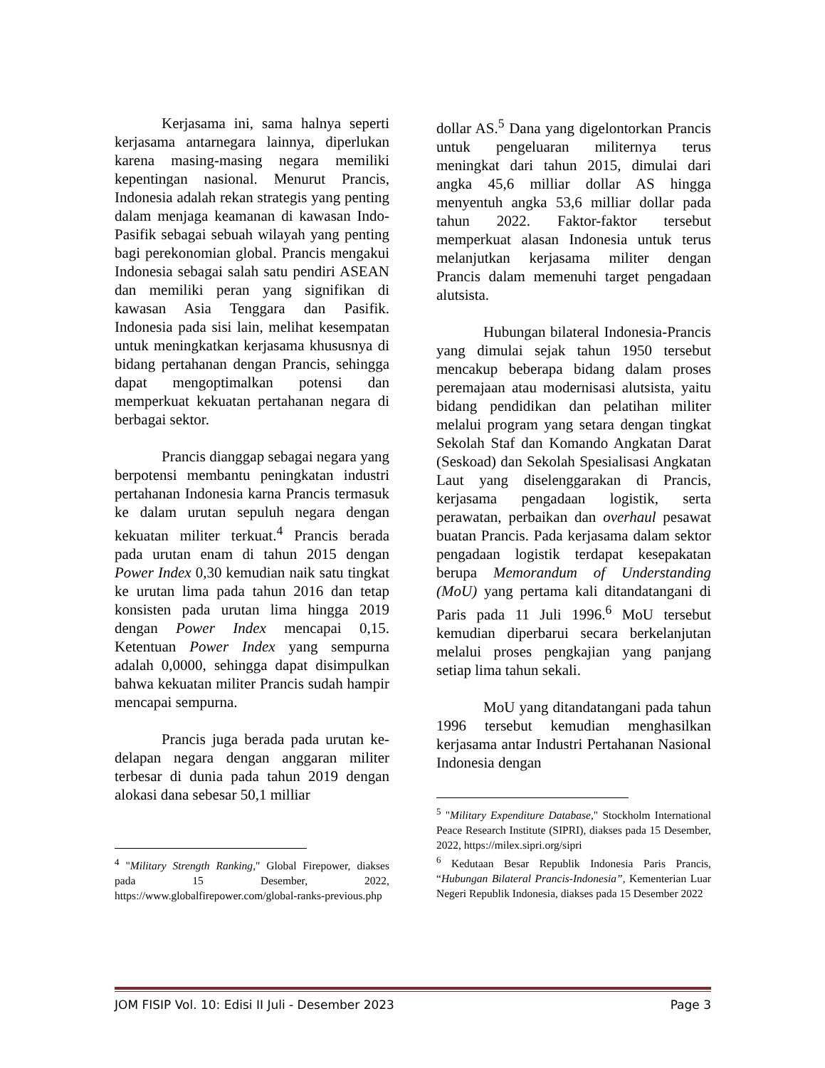Kerjasama ini, sama halnya seperti kerjasama antarnegara lainnya, diperlukan karena masing-masing negara memiliki kepentingan nasional. Menurut Prancis, Indonesia adalah rekan strategis yang penting dalam menjaga keamanan di kawasan Indo-Pasifik sebagai sebuah wilayah yang penting bagi perekonomian global. Prancis mengakui Indonesia sebagai salah satu pendiri ASEAN dan memiliki peran yang signifikan di kawasan Asia Tenggara dan Pasifik. Indonesia pada sisi lain, melihat kesempatan untuk meningkatkan kerjasama khususnya di bidang pertahanan dengan Prancis, sehingga dapat mengoptimalkan potensi dan memperkuat kekuatan pertahanan negara di berbagai sektor.
Prancis dianggap sebagai negara yang berpotensi membantu peningkatan industri pertahanan Indonesia karna Prancis termasuk ke dalam urutan sepuluh negara dengan kekuatan militer terkuat.<sup>4</sup> Prancis berada pada urutan enam di tahun 2015 dengan Power Index 0,30 kemudian naik satu tingkat ke urutan lima pada tahun 2016 dan tetap konsisten pada urutan lima hingga 2019 dengan Power Index mencapai 0,15. Ketentuan Power Index yang sempurna adalah 0,0000, sehingga dapat disimpulkan bahwa kekuatan militer Prancis sudah hampir mencapai sempurna.
Prancis juga berada pada urutan ke-delapan negara dengan anggaran militer terbesar di dunia pada tahun 2019 dengan alokasi dana sebesar 50,1 milliar
<sup>4</sup> "Military Strength Ranking," Global Firepower, diakses pada 15 Desember, 2022, https://www.globalfirepower.com/global-ranks-previous.php
dollar AS.<sup>5</sup> Dana yang digelontorkan Prancis untuk pengeluaran militernya terus meningkat dari tahun 2015, dimulai dari angka 45,6 milliar dollar AS hingga menyentuh angka 53,6 milliar dollar pada tahun 2022. Faktor-faktor tersebut memperkuat alasan Indonesia untuk terus melanjutkan kerjasama militer dengan Prancis dalam memenuhi target pengadaan alutsista.
Hubungan bilateral Indonesia-Prancis yang dimulai sejak tahun 1950 tersebut mencakup beberapa bidang dalam proses peremajaan atau modernisasi alutsista, yaitu bidang pendidikan dan pelatihan militer melalui program yang setara dengan tingkat Sekolah Staf dan Komando Angkatan Darat (Seskoad) dan Sekolah Spesialisasi Angkatan Laut yang diselenggarakan di Prancis, kerjasama pengadaan logistik, serta perawatan, perbaikan dan overhaul pesawat buatan Prancis. Pada kerjasama dalam sektor pengadaan logistik terdapat kesepakatan berupa Memorandum of Understanding (MoU) yang pertama kali ditandatangani di Paris pada 11 Juli 1996.<sup>6</sup> MoU tersebut kemudian diperbarui secara berkelanjutan melalui proses pengkajian yang panjang setiap lima tahun sekali.
MoU yang ditandatangani pada tahun 1996 tersebut kemudian menghasilkan kerjasama antar Industri Pertahanan Nasional Indonesia dengan
<sup>5</sup> "Military Expenditure Database," Stockholm International Peace Research Institute (SIPRI), diakses pada 15 Desember, 2022, https://milex.sipri.org/sipri
<sup>6</sup> Kedutaan Besar Republik Indonesia Paris Prancis, “Hubungan Bilateral Prancis-Indonesia”, Kementerian Luar Negeri Republik Indonesia, diakses pada 15 Desember 2022
JOM FISIP Vol. 10: Edisi II Juli - Desember 2023 Page 3